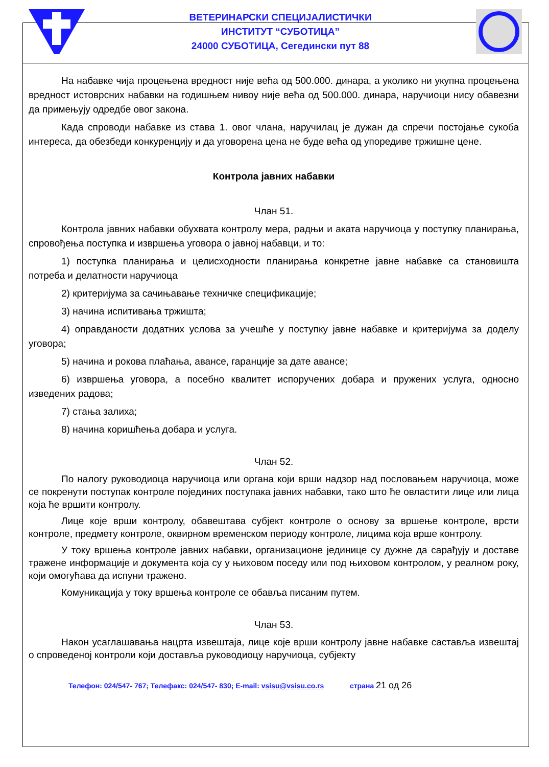ВЕТЕРИНАРСКИ СПЕЦИЈАЛИСТИЧКИ
ИНСТИТУТ “СУБОТИЦА”
24000 СУБОТИЦА, Сегедински пут 88
На набавке чија процењена вредност није већа од 500.000. динара, а уколико ни укупна процењена вредност истоврсних набавки на годишњем нивоу није већа од 500.000. динара, наручиоци нису обавезни да примењују одредбе овог закона.
Када спроводи набавке из става 1. овог члана, наручилац је дужан да спречи постојање сукоба интереса, да обезбеди конкуренцију и да уговорена цена не буде већа од упоредиве тржишне цене.
Контрола јавних набавки
Члан 51.
Контрола јавних набавки обухвата контролу мера, радњи и аката наручиоца у поступку планирања, спровођења поступка и извршења уговора о јавној набавци, и то:
1) поступка планирања и целисходности планирања конкретне јавне набавке са становишта потреба и делатности наручиоца
2) критеријума за сачињавање техничке спецификације;
3) начина испитивања тржишта;
4) оправданости додатних услова за учешће у поступку јавне набавке и критеријума за доделу уговора;
5) начина и рокова плаћања, авансе, гаранције за дате авансе;
6) извршења уговора, а посебно квалитет испоручених добара и пружених услуга, односно изведених радова;
7) стања залиха;
8) начина коришћења добара и услуга.
Члан 52.
По налогу руководиоца наручиоца или органа који врши надзор над пословањем наручиоца, може се покренути поступак контроле појединих поступака јавних набавки, тако што ће овластити лице или лица која ће вршити контролу.
Лице које врши контролу, обавештава субјект контроле о основу за вршење контроле, врсти контроле, предмету контроле, оквирном временском периоду контроле, лицима која врше контролу.
У току вршења контроле јавних набавки, организационе јединице су дужне да сарађују и доставе тражене информације и документа која су у њиховом поседу или под њиховом контролом, у реалном року, који омогућава да испуни тражено.
Комуникација у току вршења контроле се обавља писаним путем.
Члан 53.
Након усаглашавања нацрта извештаја, лице које врши контролу јавне набавке саставља извештај о спроведеној контроли који доставља руководиоцу наручиоца, субјекту
Телефон: 024/547- 767; Телефакс: 024/547- 830; E-mail: vsisu@vsisu.co.rs страна 21 од 26